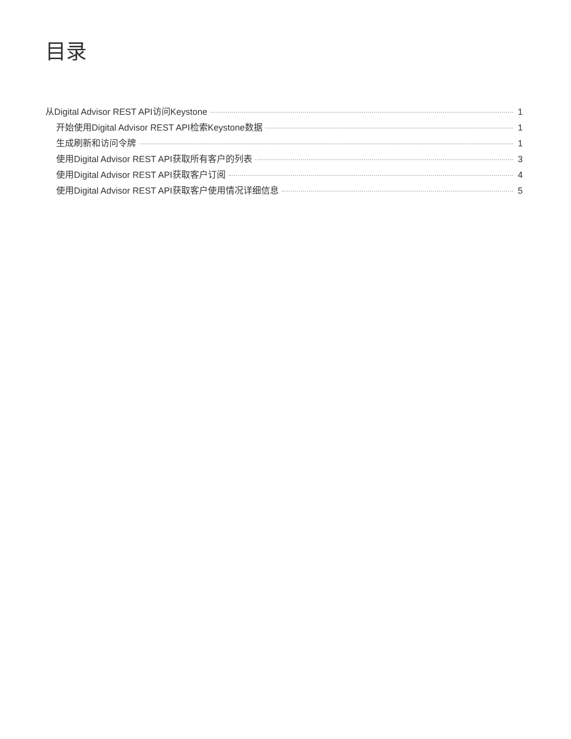目录
从Digital Advisor REST API访问Keystone 1
开始使用Digital Advisor REST API检索Keystone数据 1
生成刷新和访问令牌 1
使用Digital Advisor REST API获取所有客户的列表 3
使用Digital Advisor REST API获取客户订阅 4
使用Digital Advisor REST API获取客户使用情况详细信息 5